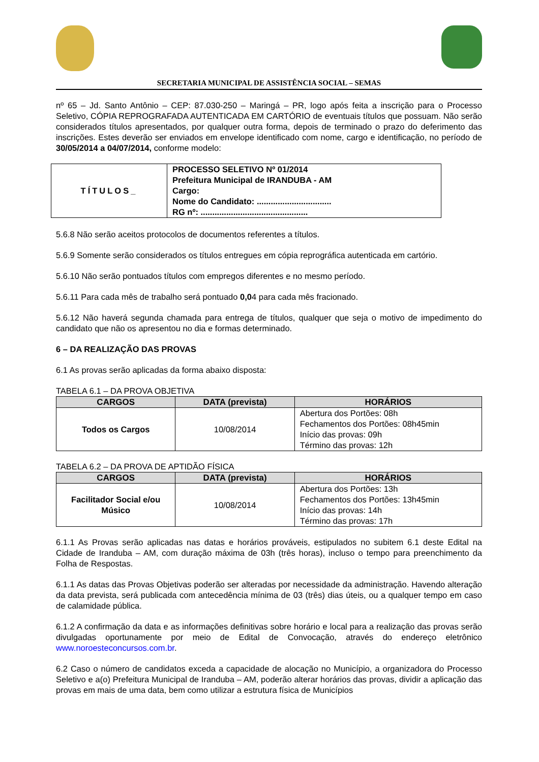SECRETARIA MUNICIPAL DE ASSISTÊNCIA SOCIAL – SEMAS
nº 65 – Jd. Santo Antônio – CEP: 87.030-250 – Maringá – PR, logo após feita a inscrição para o Processo Seletivo, CÓPIA REPROGRAFADA AUTENTICADA EM CARTÓRIO de eventuais títulos que possuam. Não serão considerados títulos apresentados, por qualquer outra forma, depois de terminado o prazo do deferimento das inscrições. Estes deverão ser enviados em envelope identificado com nome, cargo e identificação, no período de 30/05/2014 a 04/07/2014, conforme modelo:
| TÍTULOS_ | PROCESSO SELETIVO Nº 01/2014 Prefeitura Municipal de IRANDUBA - AM Cargo: Nome do Candidato: ................................ RG nº: .............................................. |
5.6.8 Não serão aceitos protocolos de documentos referentes a títulos.
5.6.9 Somente serão considerados os títulos entregues em cópia reprográfica autenticada em cartório.
5.6.10 Não serão pontuados títulos com empregos diferentes e no mesmo período.
5.6.11 Para cada mês de trabalho será pontuado 0,04 para cada mês fracionado.
5.6.12 Não haverá segunda chamada para entrega de títulos, qualquer que seja o motivo de impedimento do candidato que não os apresentou no dia e formas determinado.
6 – DA REALIZAÇÃO DAS PROVAS
6.1 As provas serão aplicadas da forma abaixo disposta:
TABELA 6.1 – DA PROVA OBJETIVA
| CARGOS | DATA (prevista) | HORÁRIOS |
| --- | --- | --- |
| Todos os Cargos | 10/08/2014 | Abertura dos Portões: 08h Fechamentos dos Portões: 08h45min Início das provas: 09h Término das provas: 12h |
TABELA 6.2 – DA PROVA DE APTIDÃO FÍSICA
| CARGOS | DATA (prevista) | HORÁRIOS |
| --- | --- | --- |
| Facilitador Social e/ou Músico | 10/08/2014 | Abertura dos Portões: 13h Fechamentos dos Portões: 13h45min Início das provas: 14h Término das provas: 17h |
6.1.1 As Provas serão aplicadas nas datas e horários prováveis, estipulados no subitem 6.1 deste Edital na Cidade de Iranduba – AM, com duração máxima de 03h (três horas), incluso o tempo para preenchimento da Folha de Respostas.
6.1.1 As datas das Provas Objetivas poderão ser alteradas por necessidade da administração. Havendo alteração da data prevista, será publicada com antecedência mínima de 03 (três) dias úteis, ou a qualquer tempo em caso de calamidade pública.
6.1.2 A confirmação da data e as informações definitivas sobre horário e local para a realização das provas serão divulgadas oportunamente por meio de Edital de Convocação, através do endereço eletrônico www.noroesteconcursos.com.br.
6.2 Caso o número de candidatos exceda a capacidade de alocação no Município, a organizadora do Processo Seletivo e a(o) Prefeitura Municipal de Iranduba – AM, poderão alterar horários das provas, dividir a aplicação das provas em mais de uma data, bem como utilizar a estrutura física de Municípios